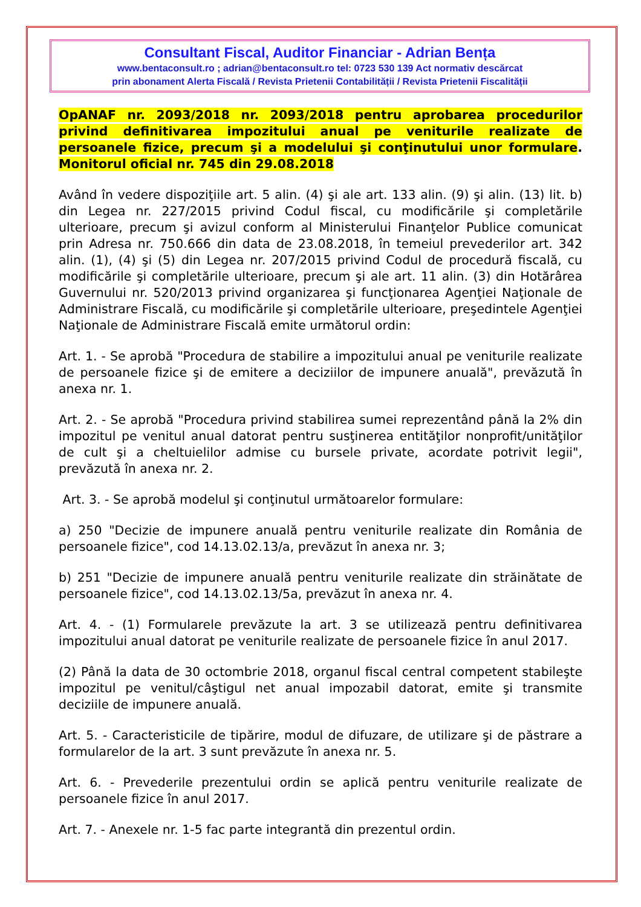Consultant Fiscal, Auditor Financiar - Adrian Bența
www.bentaconsult.ro ; adrian@bentaconsult.ro tel: 0723 530 139 Act normativ descărcat
prin abonament Alerta Fiscală / Revista Prietenii Contabilității / Revista Prietenii Fiscalității
OpANAF nr. 2093/2018 nr. 2093/2018 pentru aprobarea procedurilor privind definitivarea impozitului anual pe veniturile realizate de persoanele fizice, precum şi a modelului şi conţinutului unor formulare. Monitorul oficial nr. 745 din 29.08.2018
Având în vedere dispoziţiile art. 5 alin. (4) şi ale art. 133 alin. (9) şi alin. (13) lit. b) din Legea nr. 227/2015 privind Codul fiscal, cu modificările şi completările ulterioare, precum şi avizul conform al Ministerului Finanţelor Publice comunicat prin Adresa nr. 750.666 din data de 23.08.2018, în temeiul prevederilor art. 342 alin. (1), (4) şi (5) din Legea nr. 207/2015 privind Codul de procedură fiscală, cu modificările şi completările ulterioare, precum şi ale art. 11 alin. (3) din Hotărârea Guvernului nr. 520/2013 privind organizarea şi funcţionarea Agenţiei Naţionale de Administrare Fiscală, cu modificările şi completările ulterioare, preşedintele Agenţiei Naţionale de Administrare Fiscală emite următorul ordin:
Art. 1. - Se aprobă "Procedura de stabilire a impozitului anual pe veniturile realizate de persoanele fizice şi de emitere a deciziilor de impunere anuală", prevăzută în anexa nr. 1.
Art. 2. - Se aprobă "Procedura privind stabilirea sumei reprezentând până la 2% din impozitul pe venitul anual datorat pentru susţinerea entităţilor nonprofit/unităţilor de cult şi a cheltuielilor admise cu bursele private, acordate potrivit legii", prevăzută în anexa nr. 2.
Art. 3. - Se aprobă modelul şi conţinutul următoarelor formulare:
a) 250 "Decizie de impunere anuală pentru veniturile realizate din România de persoanele fizice", cod 14.13.02.13/a, prevăzut în anexa nr. 3;
b) 251 "Decizie de impunere anuală pentru veniturile realizate din străinătate de persoanele fizice", cod 14.13.02.13/5a, prevăzut în anexa nr. 4.
Art. 4. - (1) Formularele prevăzute la art. 3 se utilizează pentru definitivarea impozitului anual datorat pe veniturile realizate de persoanele fizice în anul 2017.
(2) Până la data de 30 octombrie 2018, organul fiscal central competent stabileşte impozitul pe venitul/câştigul net anual impozabil datorat, emite şi transmite deciziile de impunere anuală.
Art. 5. - Caracteristicile de tipărire, modul de difuzare, de utilizare şi de păstrare a formularelor de la art. 3 sunt prevăzute în anexa nr. 5.
Art. 6. - Prevederile prezentului ordin se aplică pentru veniturile realizate de persoanele fizice în anul 2017.
Art. 7. - Anexele nr. 1-5 fac parte integrantă din prezentul ordin.